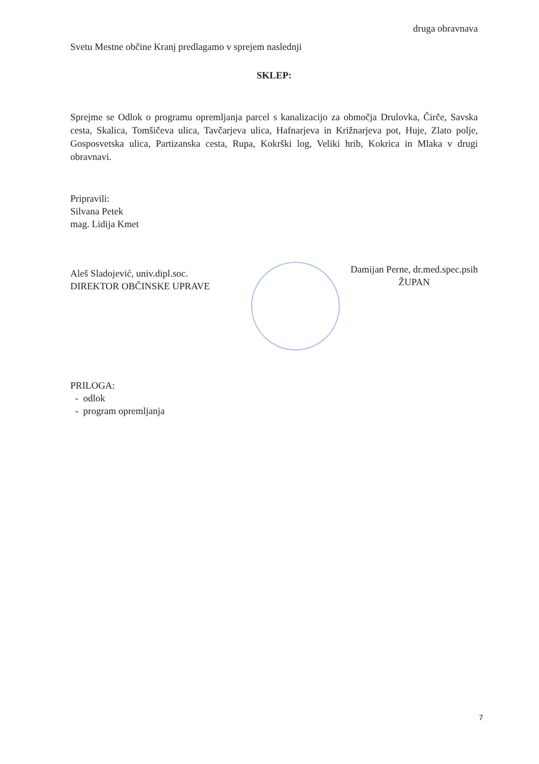druga obravnava
Svetu Mestne občine Kranj predlagamo v sprejem naslednji
SKLEP:
Sprejme se Odlok o programu opremljanja parcel s kanalizacijo za območja Drulovka, Čirče, Savska cesta, Skalica, Tomšičeva ulica, Tavčarjeva ulica, Hafnarjeva in Križnarjeva pot, Huje, Zlato polje, Gosposvetska ulica, Partizanska cesta, Rupa, Kokrški log, Veliki hrib, Kokrica in Mlaka v drugi obravnavi.
Pripravili:
Silvana Petek
mag. Lidija Kmet
Aleš Sladojević, univ.dipl.soc.
DIREKTOR OBČINSKE UPRAVE
Damijan Perne, dr.med.spec.psih
ŽUPAN
PRILOGA:
- odlok
- program opremljanja
7